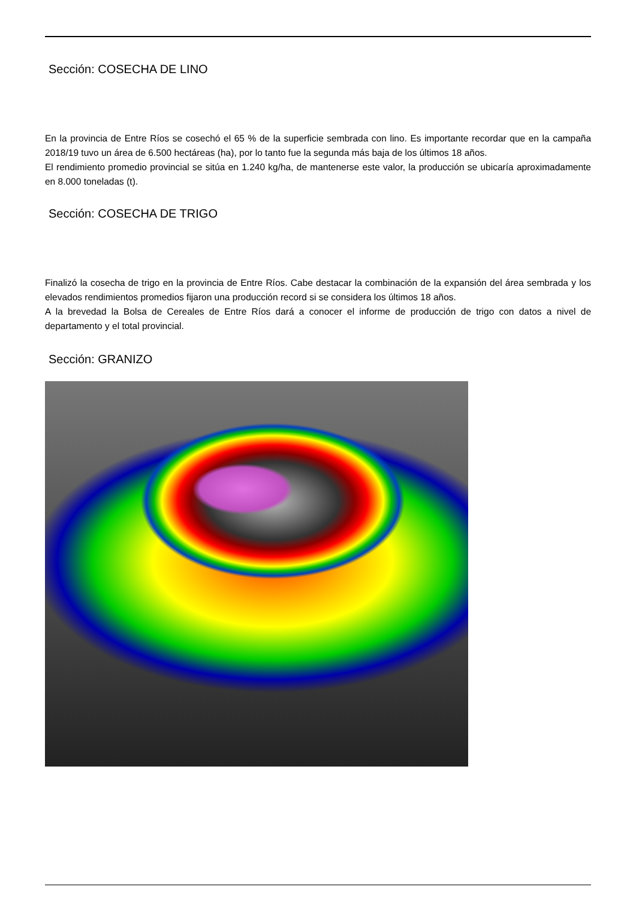Sección: COSECHA DE LINO
En la provincia de Entre Ríos se cosechó el 65 % de la superficie sembrada con lino. Es importante recordar que en la campaña 2018/19 tuvo un área de 6.500 hectáreas (ha), por lo tanto fue la segunda más baja de los últimos 18 años.
El rendimiento promedio provincial se sitúa en 1.240 kg/ha, de mantenerse este valor, la producción se ubicaría aproximadamente en 8.000 toneladas (t).
Sección: COSECHA DE TRIGO
Finalizó la cosecha de trigo en la provincia de Entre Ríos. Cabe destacar la combinación de la expansión del área sembrada y los elevados rendimientos promedios fijaron una producción record si se considera los últimos 18 años.
A la brevedad la Bolsa de Cereales de Entre Ríos dará a conocer el informe de producción de trigo con datos a nivel de departamento y el total provincial.
Sección: GRANIZO